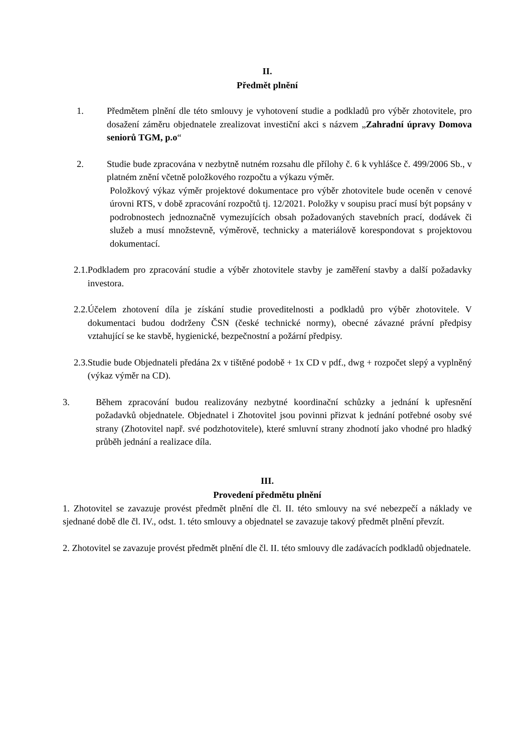II.
Předmět plnění
1. Předmětem plnění dle této smlouvy je vyhotovení studie a podkladů pro výběr zhotovitele, pro dosažení záměru objednatele zrealizovat investiční akci s názvem „Zahradní úpravy Domova seniorů TGM, p.o“
2. Studie bude zpracována v nezbytně nutném rozsahu dle přílohy č. 6 k vyhlášce č. 499/2006 Sb., v platném znění včetně položkového rozpočtu a výkazu výměr.
Položkový výkaz výměr projektové dokumentace pro výběr zhotovitele bude oceněn v cenové úrovni RTS, v době zpracování rozpočtů tj. 12/2021. Položky v soupisu prací musí být popsány v podrobnostech jednoznačně vymezujících obsah požadovaných stavebních prací, dodávek či služeb a musí množstevně, výměrově, technicky a materiálově korespondovat s projektovou dokumentací.
2.1. Podkladem pro zpracování studie a výběr zhotovitele stavby je zaměření stavby a další požadavky investora.
2.2. Účelem zhotovení díla je získání studie proveditelnosti a podkladů pro výběr zhotovitele. V dokumentaci budou dodrženy ČSN (české technické normy), obecné závazné právní předpisy vztahující se ke stavbě, hygienické, bezpečnostní a požární předpisy.
2.3. Studie bude Objednateli předána 2x v tištěné podobě + 1x CD v pdf., dwg + rozpočet slepý a vyplněný (výkaz výměr na CD).
3. Během zpracování budou realizovány nezbytné koordinační schůzky a jednání k upřesnění požadavků objednatele. Objednatel i Zhotovitel jsou povinni přizvat k jednání potřebné osoby své strany (Zhotovitel např. své podzhotovitele), které smluvní strany zhodnotí jako vhodné pro hladký průběh jednání a realizace díla.
III.
Provedení předmětu plnění
1. Zhotovitel se zavazuje provést předmět plnění dle čl. II. této smlouvy na své nebezpečí a náklady ve sjednané době dle čl. IV., odst. 1. této smlouvy a objednatel se zavazuje takový předmět plnění převzít.
2. Zhotovitel se zavazuje provést předmět plnění dle čl. II. této smlouvy dle zadávacích podkladů objednatele.